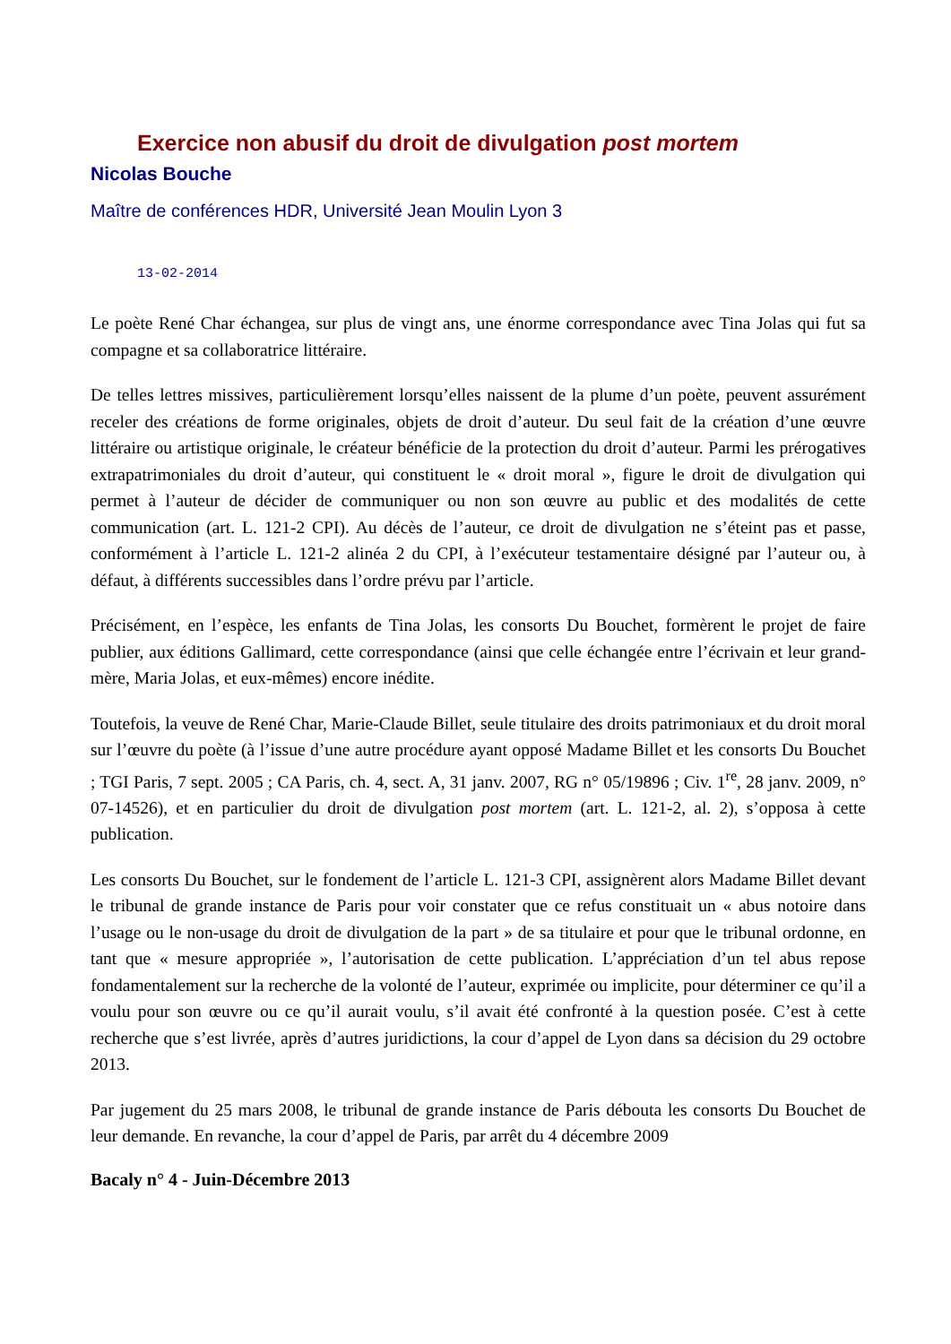Exercice non abusif du droit de divulgation post mortem
Nicolas Bouche
Maître de conférences HDR, Université Jean Moulin Lyon 3
13-02-2014
Le poète René Char échangea, sur plus de vingt ans, une énorme correspondance avec Tina Jolas qui fut sa compagne et sa collaboratrice littéraire.
De telles lettres missives, particulièrement lorsqu’elles naissent de la plume d’un poète, peuvent assurément receler des créations de forme originales, objets de droit d’auteur. Du seul fait de la création d’une œuvre littéraire ou artistique originale, le créateur bénéficie de la protection du droit d’auteur. Parmi les prérogatives extrapatrimoniales du droit d’auteur, qui constituent le « droit moral », figure le droit de divulgation qui permet à l’auteur de décider de communiquer ou non son œuvre au public et des modalités de cette communication (art. L. 121-2 CPI). Au décès de l’auteur, ce droit de divulgation ne s’éteint pas et passe, conformément à l’article L. 121-2 alinéa 2 du CPI, à l’exécuteur testamentaire désigné par l’auteur ou, à défaut, à différents successibles dans l’ordre prévu par l’article.
Précisément, en l’espèce, les enfants de Tina Jolas, les consorts Du Bouchet, formèrent le projet de faire publier, aux éditions Gallimard, cette correspondance (ainsi que celle échangée entre l’écrivain et leur grand-mère, Maria Jolas, et eux-mêmes) encore inédite.
Toutefois, la veuve de René Char, Marie-Claude Billet, seule titulaire des droits patrimoniaux et du droit moral sur l’œuvre du poète (à l’issue d’une autre procédure ayant opposé Madame Billet et les consorts Du Bouchet ; TGI Paris, 7 sept. 2005 ; CA Paris, ch. 4, sect. A, 31 janv. 2007, RG n° 05/19896 ; Civ. 1<sup>re</sup>, 28 janv. 2009, n° 07-14526), et en particulier du droit de divulgation post mortem (art. L. 121-2, al. 2), s’opposa à cette publication.
Les consorts Du Bouchet, sur le fondement de l’article L. 121-3 CPI, assignèrent alors Madame Billet devant le tribunal de grande instance de Paris pour voir constater que ce refus constituait un « abus notoire dans l’usage ou le non-usage du droit de divulgation de la part » de sa titulaire et pour que le tribunal ordonne, en tant que « mesure appropriée », l’autorisation de cette publication. L’appréciation d’un tel abus repose fondamentalement sur la recherche de la volonté de l’auteur, exprimée ou implicite, pour déterminer ce qu’il a voulu pour son œuvre ou ce qu’il aurait voulu, s’il avait été confronté à la question posée. C’est à cette recherche que s’est livrée, après d’autres juridictions, la cour d’appel de Lyon dans sa décision du 29 octobre 2013.
Par jugement du 25 mars 2008, le tribunal de grande instance de Paris débouta les consorts Du Bouchet de leur demande. En revanche, la cour d’appel de Paris, par arrêt du 4 décembre 2009
Bacaly n° 4 - Juin-Décembre 2013